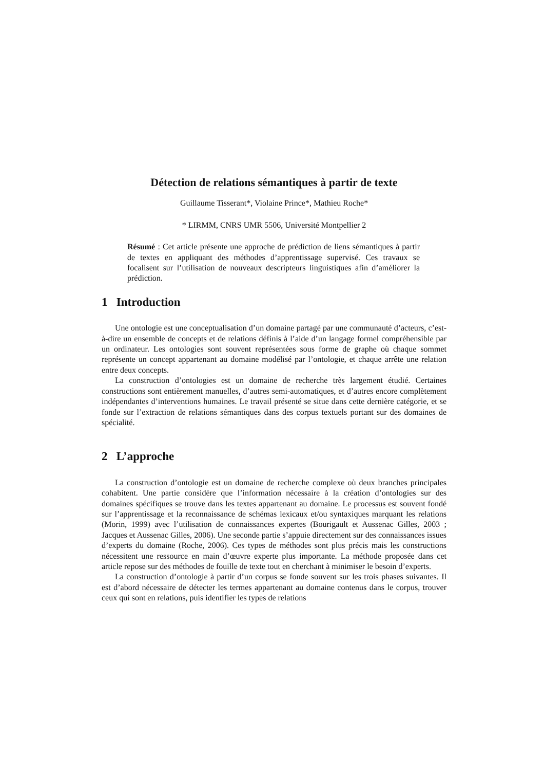Détection de relations sémantiques à partir de texte
Guillaume Tisserant*, Violaine Prince*, Mathieu Roche*
* LIRMM, CNRS UMR 5506, Université Montpellier 2
Résumé : Cet article présente une approche de prédiction de liens sémantiques à partir de textes en appliquant des méthodes d’apprentissage supervisé. Ces travaux se focalisent sur l’utilisation de nouveaux descripteurs linguistiques afin d’améliorer la prédiction.
1 Introduction
Une ontologie est une conceptualisation d’un domaine partagé par une communauté d’acteurs, c’est-à-dire un ensemble de concepts et de relations définis à l’aide d’un langage formel compréhensible par un ordinateur. Les ontologies sont souvent représentées sous forme de graphe où chaque sommet représente un concept appartenant au domaine modélisé par l’ontologie, et chaque arrête une relation entre deux concepts.
La construction d’ontologies est un domaine de recherche très largement étudié. Certaines constructions sont entièrement manuelles, d’autres semi-automatiques, et d’autres encore complètement indépendantes d’interventions humaines. Le travail présenté se situe dans cette dernière catégorie, et se fonde sur l’extraction de relations sémantiques dans des corpus textuels portant sur des domaines de spécialité.
2 L’approche
La construction d’ontologie est un domaine de recherche complexe où deux branches principales cohabitent. Une partie considère que l’information nécessaire à la création d’ontologies sur des domaines spécifiques se trouve dans les textes appartenant au domaine. Le processus est souvent fondé sur l’apprentissage et la reconnaissance de schémas lexicaux et/ou syntaxiques marquant les relations (Morin, 1999) avec l’utilisation de connaissances expertes (Bourigault et Aussenac Gilles, 2003 ; Jacques et Aussenac Gilles, 2006). Une seconde partie s’appuie directement sur des connaissances issues d’experts du domaine (Roche, 2006). Ces types de méthodes sont plus précis mais les constructions nécessitent une ressource en main d’œuvre experte plus importante. La méthode proposée dans cet article repose sur des méthodes de fouille de texte tout en cherchant à minimiser le besoin d’experts.
La construction d’ontologie à partir d’un corpus se fonde souvent sur les trois phases suivantes. Il est d’abord nécessaire de détecter les termes appartenant au domaine contenus dans le corpus, trouver ceux qui sont en relations, puis identifier les types de relations